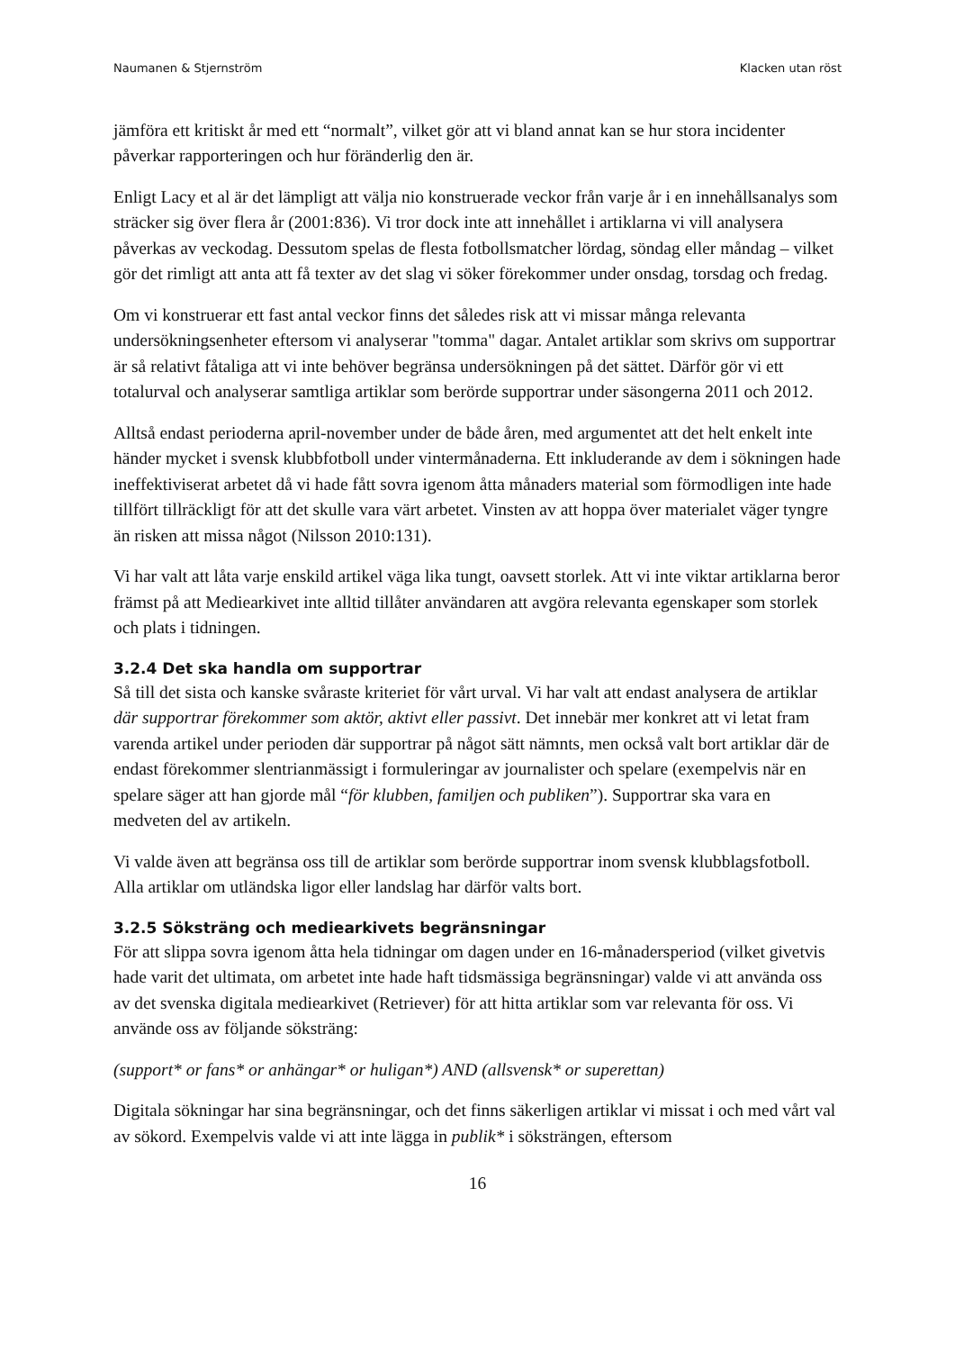Naumanen & Stjernström Klacken utan röst
jämföra ett kritiskt år med ett “normalt”, vilket gör att vi bland annat kan se hur stora incidenter påverkar rapporteringen och hur föränderlig den är.
Enligt Lacy et al är det lämpligt att välja nio konstruerade veckor från varje år i en innehållsanalys som sträcker sig över flera år (2001:836). Vi tror dock inte att innehållet i artiklarna vi vill analysera påverkas av veckodag. Dessutom spelas de flesta fotbollsmatcher lördag, söndag eller måndag – vilket gör det rimligt att anta att få texter av det slag vi söker förekommer under onsdag, torsdag och fredag.
Om vi konstruerar ett fast antal veckor finns det således risk att vi missar många relevanta undersökningsenheter eftersom vi analyserar "tomma" dagar. Antalet artiklar som skrivs om supportrar är så relativt fåtaliga att vi inte behöver begränsa undersökningen på det sättet. Därför gör vi ett totalurval och analyserar samtliga artiklar som berörde supportrar under säsongerna 2011 och 2012.
Alltså endast perioderna april-november under de både åren, med argumentet att det helt enkelt inte händer mycket i svensk klubbfotboll under vintermånaderna. Ett inkluderande av dem i sökningen hade ineffektiviserat arbetet då vi hade fått sovra igenom åtta månaders material som förmodligen inte hade tillfört tillräckligt för att det skulle vara värt arbetet. Vinsten av att hoppa över materialet väger tyngre än risken att missa något (Nilsson 2010:131).
Vi har valt att låta varje enskild artikel väga lika tungt, oavsett storlek. Att vi inte viktar artiklarna beror främst på att Mediearkivet inte alltid tillåter användaren att avgöra relevanta egenskaper som storlek och plats i tidningen.
3.2.4 Det ska handla om supportrar
Så till det sista och kanske svåraste kriteriet för vårt urval. Vi har valt att endast analysera de artiklar där supportrar förekommer som aktör, aktivt eller passivt. Det innebär mer konkret att vi letat fram varenda artikel under perioden där supportrar på något sätt nämnts, men också valt bort artiklar där de endast förekommer slentrianmässigt i formuleringar av journalister och spelare (exempelvis när en spelare säger att han gjorde mål “för klubben, familjen och publiken”). Supportrar ska vara en medveten del av artikeln.
Vi valde även att begränsa oss till de artiklar som berörde supportrar inom svensk klubblagsfotboll. Alla artiklar om utländska ligor eller landslag har därför valts bort.
3.2.5 Söksträng och mediearkivets begränsningar
För att slippa sovra igenom åtta hela tidningar om dagen under en 16-månadersperiod (vilket givetvis hade varit det ultimata, om arbetet inte hade haft tidsmässiga begränsningar) valde vi att använda oss av det svenska digitala mediearkivet (Retriever) för att hitta artiklar som var relevanta för oss. Vi använde oss av följande söksträng:
(support* or fans* or anhängar* or huligan*) AND (allsvensk* or superettan)
Digitala sökningar har sina begränsningar, och det finns säkerligen artiklar vi missat i och med vårt val av sökord. Exempelvis valde vi att inte lägga in publik* i söksträngen, eftersom
16